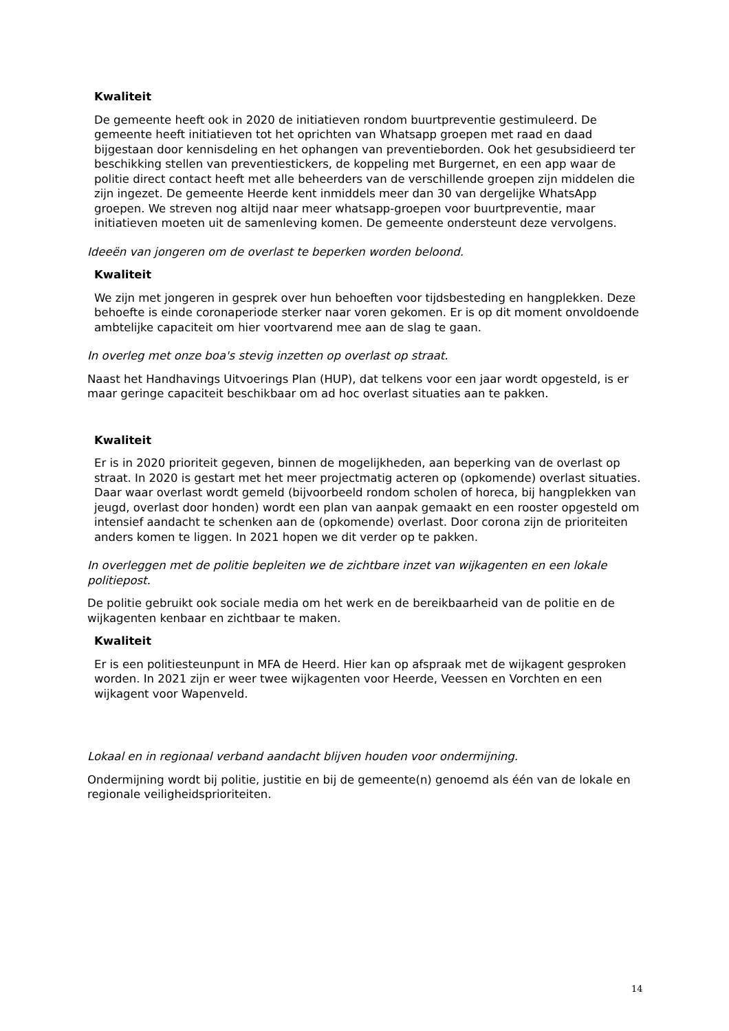Kwaliteit
De gemeente heeft ook in 2020 de initiatieven rondom buurtpreventie gestimuleerd. De gemeente heeft initiatieven tot het oprichten van Whatsapp groepen met raad en daad bijgestaan door kennisdeling en het ophangen van preventieborden. Ook het gesubsidieerd ter beschikking stellen van preventiestickers, de koppeling met Burgernet, en een app waar de politie direct contact heeft met alle beheerders van de verschillende groepen zijn middelen die zijn ingezet. De gemeente Heerde kent inmiddels meer dan 30 van dergelijke WhatsApp groepen. We streven nog altijd naar meer whatsapp-groepen voor buurtpreventie, maar initiatieven moeten uit de samenleving komen. De gemeente ondersteunt deze vervolgens.
Ideeën van jongeren om de overlast te beperken worden beloond.
Kwaliteit
We zijn met jongeren in gesprek over hun behoeften voor tijdsbesteding en hangplekken. Deze behoefte is einde coronaperiode sterker naar voren gekomen. Er is op dit moment onvoldoende ambtelijke capaciteit om hier voortvarend mee aan de slag te gaan.
In overleg met onze boa's stevig inzetten op overlast op straat.
Naast het Handhavings Uitvoerings Plan (HUP), dat telkens voor een jaar wordt opgesteld, is er maar geringe capaciteit beschikbaar om ad hoc overlast situaties aan te pakken.
Kwaliteit
Er is in 2020 prioriteit gegeven, binnen de mogelijkheden, aan beperking van de overlast op straat. In 2020 is gestart met het meer projectmatig acteren op (opkomende) overlast situaties. Daar waar overlast wordt gemeld (bijvoorbeeld rondom scholen of horeca, bij hangplekken van jeugd, overlast door honden) wordt een plan van aanpak gemaakt en een rooster opgesteld om intensief aandacht te schenken aan de (opkomende) overlast. Door corona zijn de prioriteiten anders komen te liggen. In 2021 hopen we dit verder op te pakken.
In overleggen met de politie bepleiten we de zichtbare inzet van wijkagenten en een lokale politiepost.
De politie gebruikt ook sociale media om het werk en de bereikbaarheid van de politie en de wijkagenten kenbaar en zichtbaar te maken.
Kwaliteit
Er is een politiesteunpunt in MFA de Heerd. Hier kan op afspraak met de wijkagent gesproken worden. In 2021 zijn er weer twee wijkagenten voor Heerde, Veessen en Vorchten en een wijkagent voor Wapenveld.
Lokaal en in regionaal verband aandacht blijven houden voor ondermijning.
Ondermijning wordt bij politie, justitie en bij de gemeente(n) genoemd als één van de lokale en regionale veiligheidsprioriteiten.
14